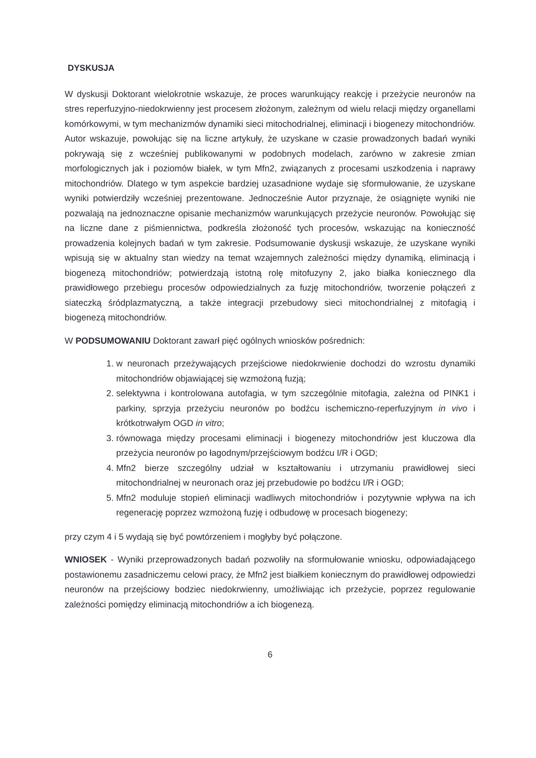DYSKUSJA
W dyskusji Doktorant wielokrotnie wskazuje, że proces warunkujący reakcję i przeżycie neuronów na stres reperfuzyjno-niedokrwienny jest procesem złożonym, zależnym od wielu relacji między organellami komórkowymi, w tym mechanizmów dynamiki sieci mitochodrialnej, eliminacji i biogenezy mitochondriów. Autor wskazuje, powołując się na liczne artykuły, że uzyskane w czasie prowadzonych badań wyniki pokrywają się z wcześniej publikowanymi w podobnych modelach, zarówno w zakresie zmian morfologicznych jak i poziomów białek, w tym Mfn2, związanych z procesami uszkodzenia i naprawy mitochondriów. Dlatego w tym aspekcie bardziej uzasadnione wydaje się sformułowanie, że uzyskane wyniki potwierdziły wcześniej prezentowane. Jednocześnie Autor przyznaje, że osiągnięte wyniki nie pozwalają na jednoznaczne opisanie mechanizmów warunkujących przeżycie neuronów. Powołując się na liczne dane z piśmiennictwa, podkreśla złożoność tych procesów, wskazując na konieczność prowadzenia kolejnych badań w tym zakresie. Podsumowanie dyskusji wskazuje, że uzyskane wyniki wpisują się w aktualny stan wiedzy na temat wzajemnych zależności między dynamiką, eliminacją i biogenezą mitochondriów; potwierdzają istotną rolę mitofuzyny 2, jako białka koniecznego dla prawidłowego przebiegu procesów odpowiedzialnych za fuzję mitochondriów, tworzenie połączeń z siateczką śródplazmatyczną, a także integracji przebudowy sieci mitochondrialnej z mitofagią i biogenezą mitochondriów.
W PODSUMOWANIU Doktorant zawarł pięć ogólnych wniosków pośrednich:
1. w neuronach przeżywających przejściowe niedokrwienie dochodzi do wzrostu dynamiki mitochondriów objawiającej się wzmożoną fuzją;
2. selektywna i kontrolowana autofagia, w tym szczególnie mitofagia, zależna od PINK1 i parkiny, sprzyja przeżyciu neuronów po bodźcu ischemiczno-reperfuzyjnym in vivo i krótkotrwałym OGD in vitro;
3. równowaga między procesami eliminacji i biogenezy mitochondriów jest kluczowa dla przeżycia neuronów po łagodnym/przejściowym bodźcu I/R i OGD;
4. Mfn2 bierze szczególny udział w kształtowaniu i utrzymaniu prawidłowej sieci mitochondrialnej w neuronach oraz jej przebudowie po bodźcu I/R i OGD;
5. Mfn2 moduluje stopień eliminacji wadliwych mitochondriów i pozytywnie wpływa na ich regenerację poprzez wzmożoną fuzję i odbudowę w procesach biogenezy;
przy czym 4 i 5 wydają się być powtórzeniem i mogłyby być połączone.
WNIOSEK - Wyniki przeprowadzonych badań pozwoliły na sformułowanie wniosku, odpowiadającego postawionemu zasadniczemu celowi pracy, że Mfn2 jest białkiem koniecznym do prawidłowej odpowiedzi neuronów na przejściowy bodziec niedokrwienny, umożliwiając ich przeżycie, poprzez regulowanie zależności pomiędzy eliminacją mitochondriów a ich biogenezą.
6